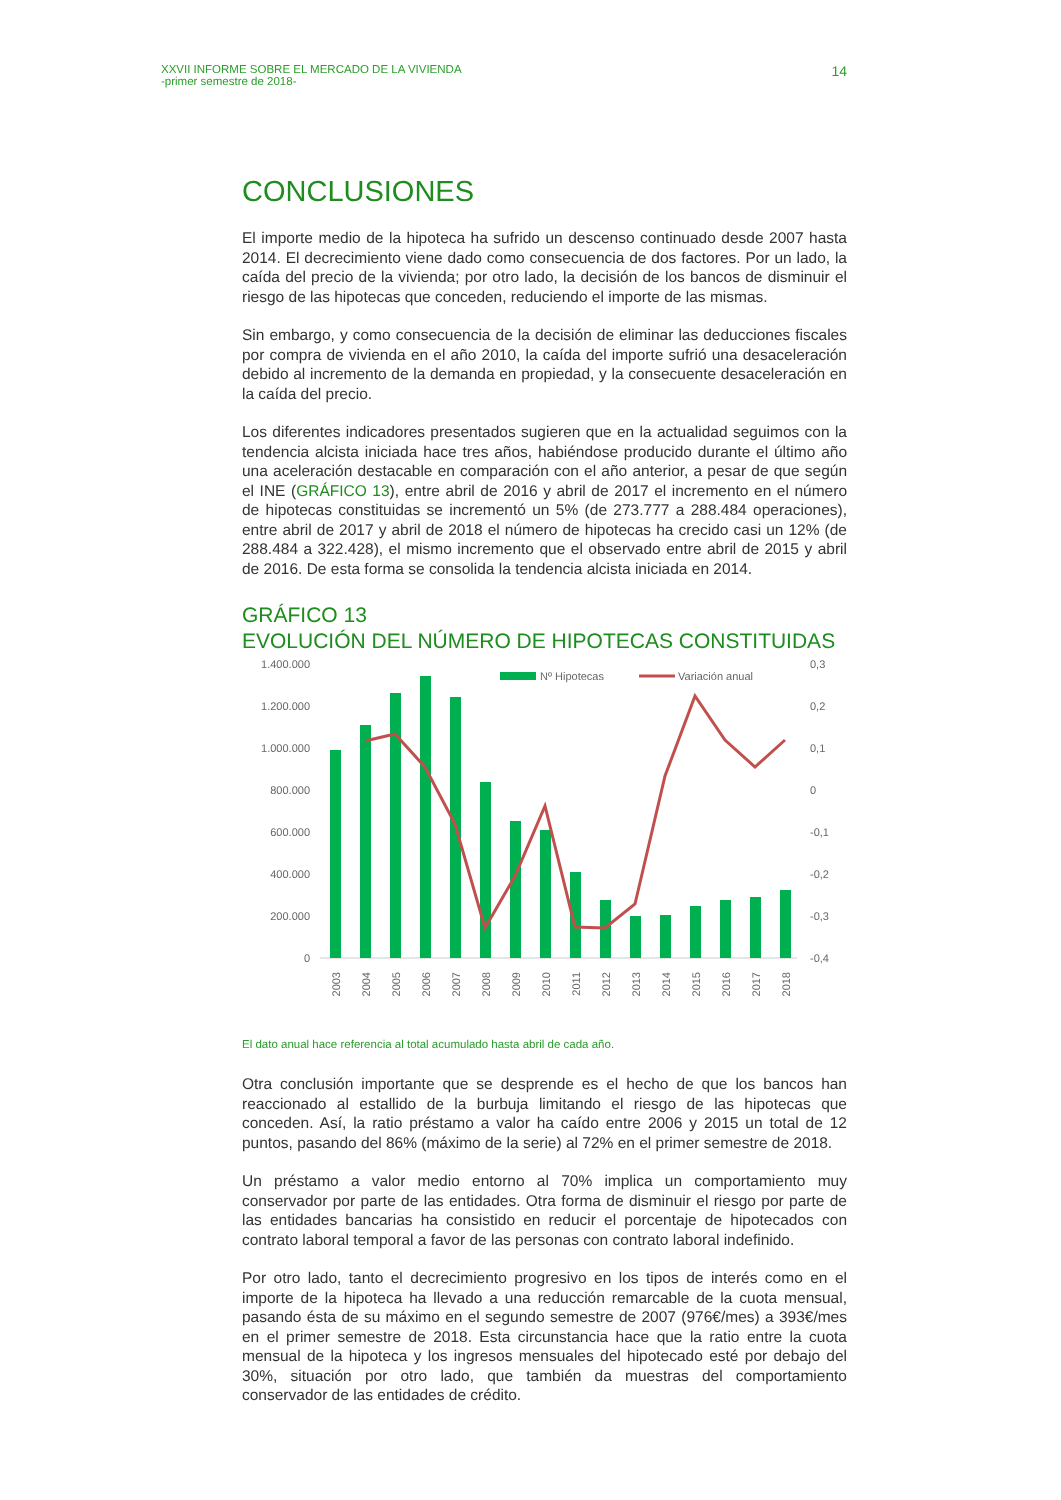XXVII INFORME SOBRE EL MERCADO DE LA VIVIENDA
-primer semestre de 2018-
14
CONCLUSIONES
El importe medio de la hipoteca ha sufrido un descenso continuado desde 2007 hasta 2014. El decrecimiento viene dado como consecuencia de dos factores. Por un lado, la caída del precio de la vivienda; por otro lado, la decisión de los bancos de disminuir el riesgo de las hipotecas que conceden, reduciendo el importe de las mismas.
Sin embargo, y como consecuencia de la decisión de eliminar las deducciones fiscales por compra de vivienda en el año 2010, la caída del importe sufrió una desaceleración debido al incremento de la demanda en propiedad, y la consecuente desaceleración en la caída del precio.
Los diferentes indicadores presentados sugieren que en la actualidad seguimos con la tendencia alcista iniciada hace tres años, habiéndose producido durante el último año una aceleración destacable en comparación con el año anterior, a pesar de que según el INE (GRÁFICO 13), entre abril de 2016 y abril de 2017 el incremento en el número de hipotecas constituidas se incrementó un 5% (de 273.777 a 288.484 operaciones), entre abril de 2017 y abril de 2018 el número de hipotecas ha crecido casi un 12% (de 288.484 a 322.428), el mismo incremento que el observado entre abril de 2015 y abril de 2016. De esta forma se consolida la tendencia alcista iniciada en 2014.
GRÁFICO 13
EVOLUCIÓN DEL NÚMERO DE HIPOTECAS CONSTITUIDAS
1.400.000
1.200.000
1.000.000
800.000
600.000
400.000
200.000
0
0,3
0,2
0,1
0
-0,1
-0,2
-0,3
-0,4
Nº Hipotecas
Variación anual
2003
2004
2005
2006
2007
2008
2009
2010
2011
2012
2013
2014
2015
2016
2017
2018
El dato anual hace referencia al total acumulado hasta abril de cada año.
Otra conclusión importante que se desprende es el hecho de que los bancos han reaccionado al estallido de la burbuja limitando el riesgo de las hipotecas que conceden. Así, la ratio préstamo a valor ha caído entre 2006 y 2015 un total de 12 puntos, pasando del 86% (máximo de la serie) al 72% en el primer semestre de 2018.
Un préstamo a valor medio entorno al 70% implica un comportamiento muy conservador por parte de las entidades. Otra forma de disminuir el riesgo por parte de las entidades bancarias ha consistido en reducir el porcentaje de hipotecados con contrato laboral temporal a favor de las personas con contrato laboral indefinido.
Por otro lado, tanto el decrecimiento progresivo en los tipos de interés como en el importe de la hipoteca ha llevado a una reducción remarcable de la cuota mensual, pasando ésta de su máximo en el segundo semestre de 2007 (976€/mes) a 393€/mes en el primer semestre de 2018. Esta circunstancia hace que la ratio entre la cuota mensual de la hipoteca y los ingresos mensuales del hipotecado esté por debajo del 30%, situación por otro lado, que también da muestras del comportamiento conservador de las entidades de crédito.